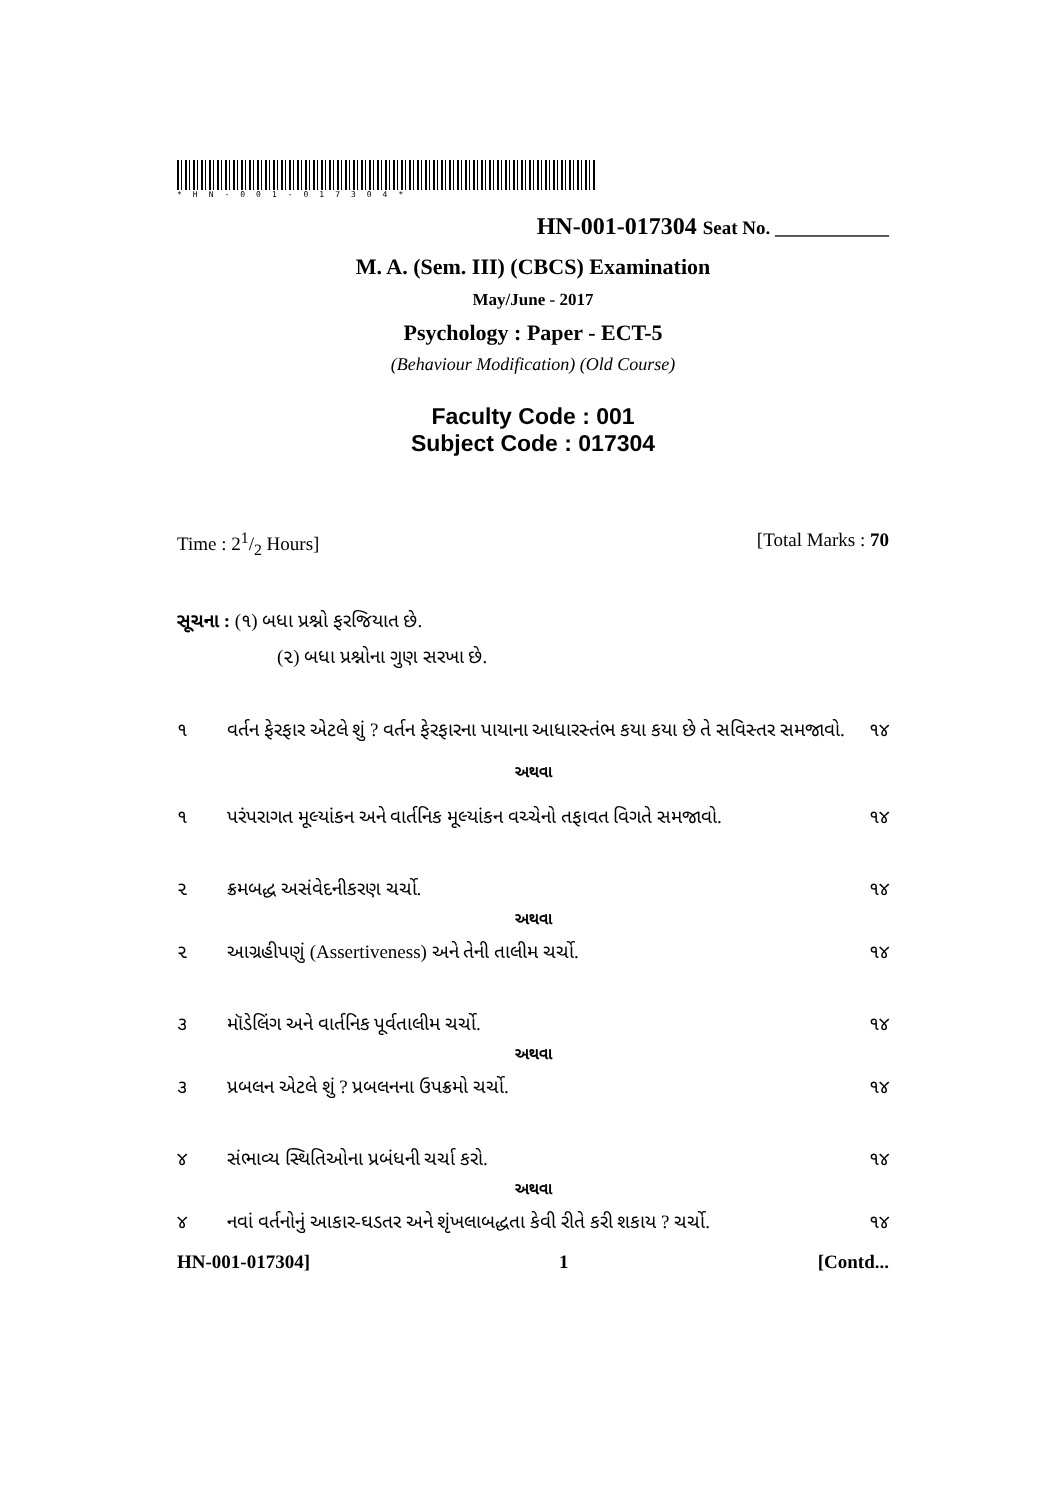*HN-001-017304*
HN-001-017304 Seat No. ____________
M. A. (Sem. III) (CBCS) Examination
May/June - 2017
Psychology : Paper - ECT-5
(Behaviour Modification) (Old Course)
Faculty Code : 001
Subject Code : 017304
Time : 21/2 Hours] [Total Marks : 70
સૂચના : (૧) બધા પ્રશ્નો ફરજિયાત છે.
(૨) બધા પ્રશ્નોના ગુણ સરખા છે.
૧ વર્તન ફેરફાર એટલે શું ? વર્તન ફેરફારના પાયાના આધારસ્તંભ કયા કયા છે તે સવિસ્તર સમજાવો. ૧૪
અથવા
૧ પરંપરાગત મૂલ્યાંકન અને વાર્તનિક મૂલ્યાંકન વચ્ચેનો તફાવત વિગતે સમજાવો. ૧૪
૨ ક્રમબદ્ધ અસંવેદનીકરણ ચર્ચો. ૧૪
અથવા
૨ આગ્રહીપણું (Assertiveness) અને તેની તાલીમ ચર્ચો. ૧૪
૩ મૉડેલિંગ અને વાર્તનિક પૂર્વતાલીમ ચર્ચો. ૧૪
અથવા
૩ પ્રબલન એટલે શું ? પ્રબલનના ઉપક્રમો ચર્ચો. ૧૪
૪ સંભાવ્ય સ્થિતિઓના પ્રબંધની ચર્ચા કરો. ૧૪
અથવા
૪ નવાં વર્તનોનું આકાર-ઘડતર અને શૃંખલાબદ્ધતા કેવી રીતે કરી શકાય ? ચર્ચો. ૧૪
HN-001-017304] 1 [Contd...